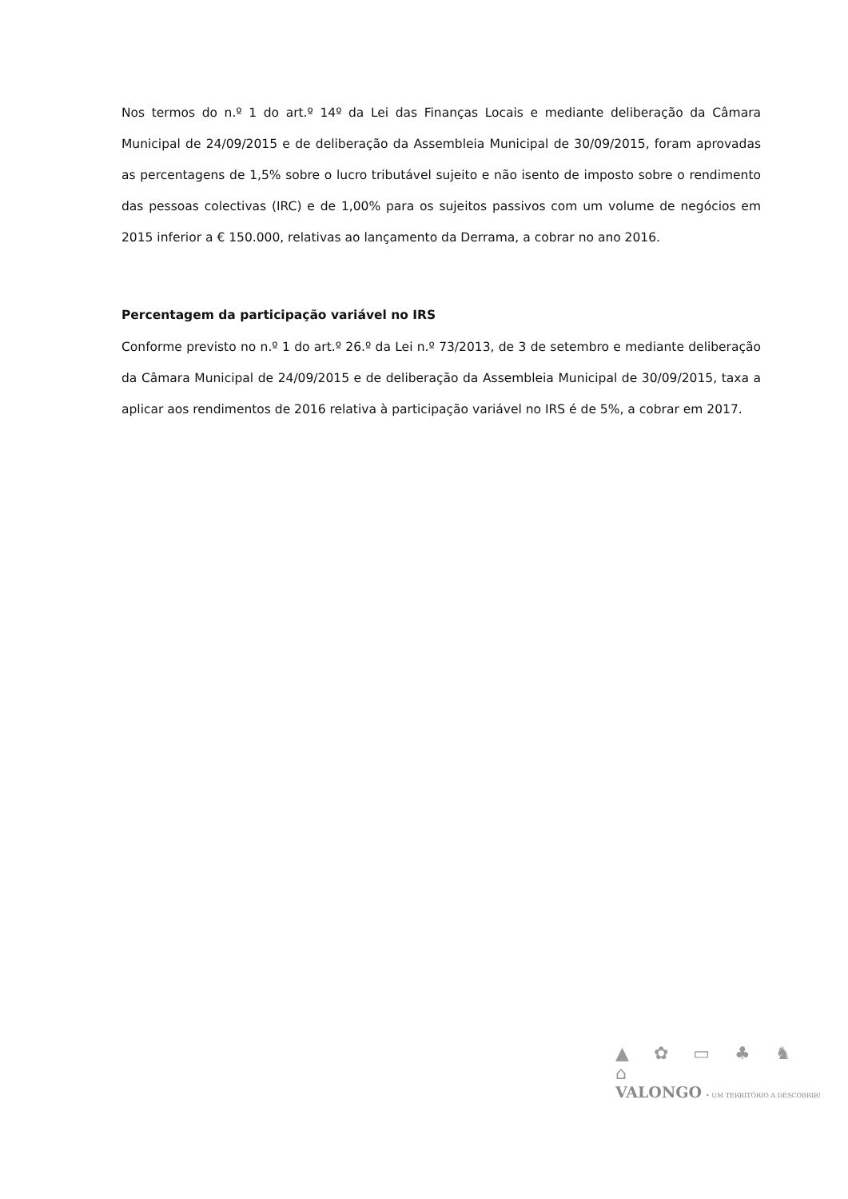Nos termos do n.º 1 do art.º 14º da Lei das Finanças Locais e mediante deliberação da Câmara Municipal de 24/09/2015 e de deliberação da Assembleia Municipal de 30/09/2015, foram aprovadas as percentagens de 1,5% sobre o lucro tributável sujeito e não isento de imposto sobre o rendimento das pessoas colectivas (IRC) e de 1,00% para os sujeitos passivos com um volume de negócios em 2015 inferior a € 150.000, relativas ao lançamento da Derrama, a cobrar no ano 2016.
Percentagem da participação variável no IRS
Conforme previsto no n.º 1 do art.º 26.º da Lei n.º 73/2013, de 3 de setembro e mediante deliberação da Câmara Municipal de 24/09/2015 e de deliberação da Assembleia Municipal de 30/09/2015, taxa a aplicar aos rendimentos de 2016 relativa à participação variável no IRS é de 5%, a cobrar em 2017.
▲ ✿ ▭ ♣ ♞ ⌂
VALONGO • UM TERRITÓRIO A DESCOBRIR!